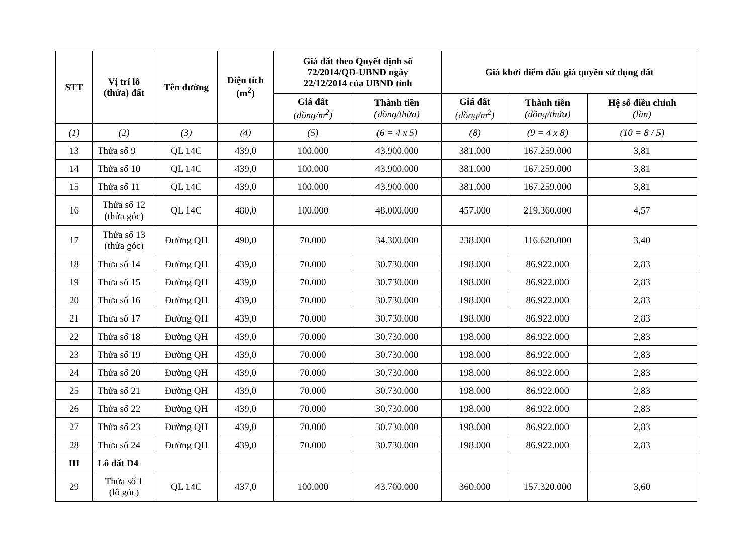| STT | Vị trí lô (thửa) đất | Tên đường | Diện tích (m<sup>2</sup>) | Giá đất theo Quyết định số 72/2014/QĐ-UBND ngày 22/12/2014 của UBND tỉnh | | Giá khởi điểm đấu giá quyền sử dụng đất | | |
| --- | --- | --- | --- | --- | --- | --- | --- | --- |
| | | | | Giá đất (đồng/m<sup>2</sup>) | Thành tiền (đồng/thửa) | Giá đất (đồng/m<sup>2</sup>) | Thành tiền (đồng/thửa) | Hệ số điều chỉnh (lần) |
| (1) | (2) | (3) | (4) | (5) | (6 = 4 x 5) | (8) | (9 = 4 x 8) | (10 = 8 / 5) |
| 13 | Thửa số 9 | QL 14C | 439,0 | 100.000 | 43.900.000 | 381.000 | 167.259.000 | 3,81 |
| 14 | Thửa số 10 | QL 14C | 439,0 | 100.000 | 43.900.000 | 381.000 | 167.259.000 | 3,81 |
| 15 | Thửa số 11 | QL 14C | 439,0 | 100.000 | 43.900.000 | 381.000 | 167.259.000 | 3,81 |
| 16 | Thửa số 12 (thửa góc) | QL 14C | 480,0 | 100.000 | 48.000.000 | 457.000 | 219.360.000 | 4,57 |
| 17 | Thửa số 13 (thửa góc) | Đường QH | 490,0 | 70.000 | 34.300.000 | 238.000 | 116.620.000 | 3,40 |
| 18 | Thửa số 14 | Đường QH | 439,0 | 70.000 | 30.730.000 | 198.000 | 86.922.000 | 2,83 |
| 19 | Thửa số 15 | Đường QH | 439,0 | 70.000 | 30.730.000 | 198.000 | 86.922.000 | 2,83 |
| 20 | Thửa số 16 | Đường QH | 439,0 | 70.000 | 30.730.000 | 198.000 | 86.922.000 | 2,83 |
| 21 | Thửa số 17 | Đường QH | 439,0 | 70.000 | 30.730.000 | 198.000 | 86.922.000 | 2,83 |
| 22 | Thửa số 18 | Đường QH | 439,0 | 70.000 | 30.730.000 | 198.000 | 86.922.000 | 2,83 |
| 23 | Thửa số 19 | Đường QH | 439,0 | 70.000 | 30.730.000 | 198.000 | 86.922.000 | 2,83 |
| 24 | Thửa số 20 | Đường QH | 439,0 | 70.000 | 30.730.000 | 198.000 | 86.922.000 | 2,83 |
| 25 | Thửa số 21 | Đường QH | 439,0 | 70.000 | 30.730.000 | 198.000 | 86.922.000 | 2,83 |
| 26 | Thửa số 22 | Đường QH | 439,0 | 70.000 | 30.730.000 | 198.000 | 86.922.000 | 2,83 |
| 27 | Thửa số 23 | Đường QH | 439,0 | 70.000 | 30.730.000 | 198.000 | 86.922.000 | 2,83 |
| 28 | Thửa số 24 | Đường QH | 439,0 | 70.000 | 30.730.000 | 198.000 | 86.922.000 | 2,83 |
| III | Lô đất D4 | | | | | | | |
| 29 | Thửa số 1 (lô góc) | QL 14C | 437,0 | 100.000 | 43.700.000 | 360.000 | 157.320.000 | 3,60 |